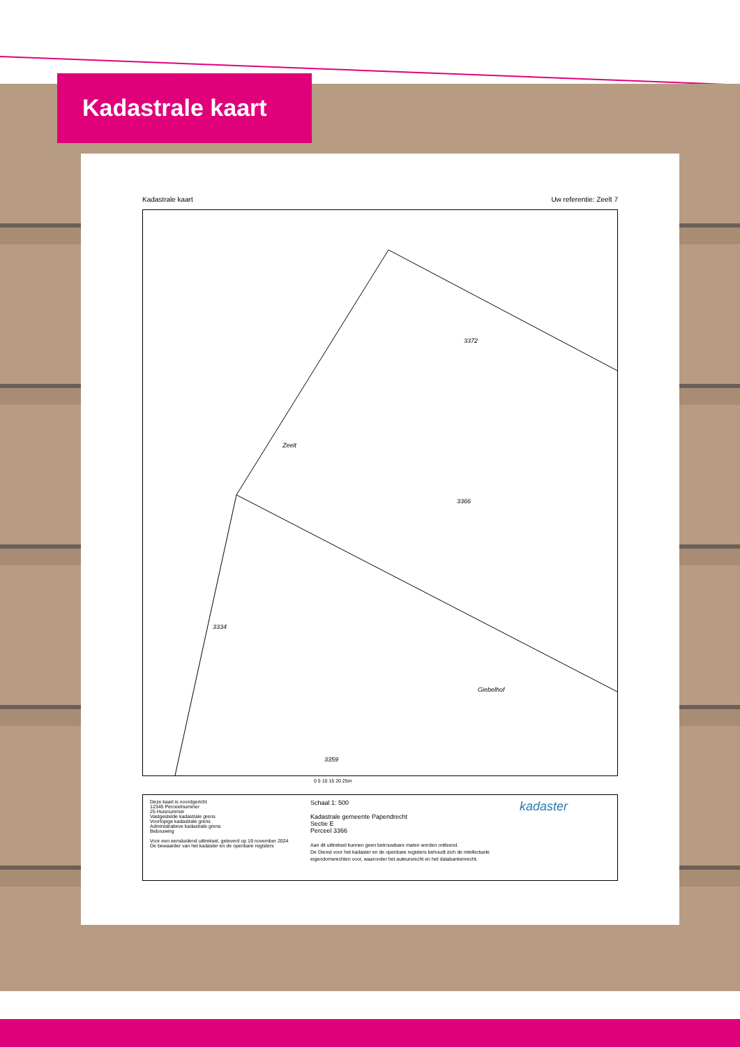Kadastrale kaart
Kadastrale kaart Uw referentie: Zeelt 7
Zeelt
Giebelhof
3359
3372
3366
3334
0 5 10 15 20 25m
Deze kaart is noordgericht
12345 Perceelnummer
25 Huisnummer
Vastgestelde kadastrale grens
Voorlopige kadastrale grens
Administratieve kadastrale grens
Bebouwing
Voor een eensluidend uittreksel, geleverd op 19 november 2024
De bewaarder van het kadaster en de openbare registers
Schaal 1: 500
Kadastrale gemeente Papendrecht
Sectie E
Perceel 3366
Aan dit uittreksel kunnen geen betrouwbare maten worden ontleend.
De Dienst voor het kadaster en de openbare registers behoudt zich de intellectuele eigendomsrechten voor, waaronder het auteursrecht en het databankenrecht.
kadaster